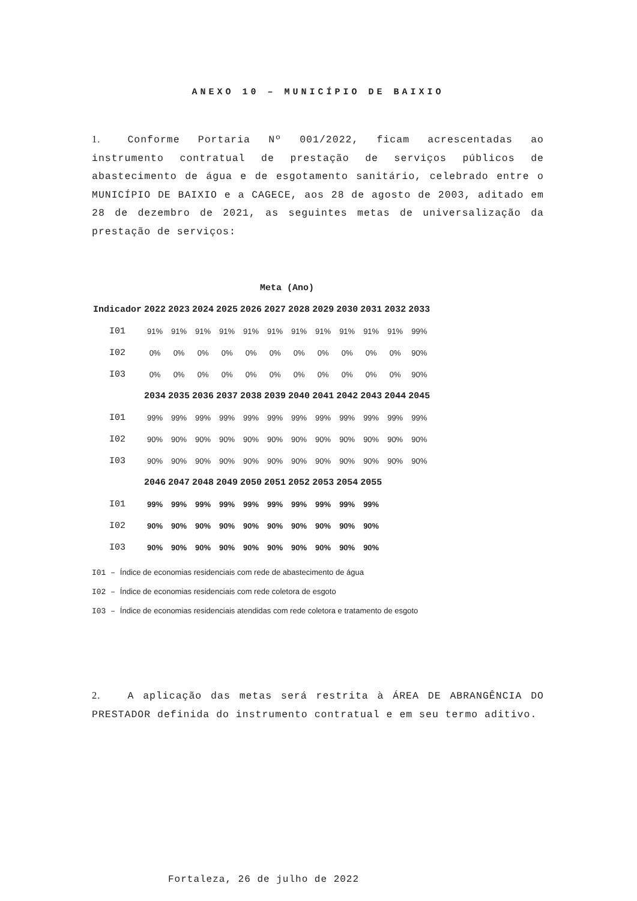ANEXO 10 – MUNICÍPIO DE BAIXIO
1. Conforme Portaria Nº 001/2022, ficam acrescentadas ao instrumento contratual de prestação de serviços públicos de abastecimento de água e de esgotamento sanitário, celebrado entre o MUNICÍPIO DE BAIXIO e a CAGECE, aos 28 de agosto de 2003, aditado em 28 de dezembro de 2021, as seguintes metas de universalização da prestação de serviços:
| | Meta (Ano) | | | | | | | | | | | |
| --- | --- | --- | --- | --- | --- | --- | --- | --- | --- | --- | --- | --- |
| Indicador | 2022 | 2023 | 2024 | 2025 | 2026 | 2027 | 2028 | 2029 | 2030 | 2031 | 2032 | 2033 |
| I01 | 91% | 91% | 91% | 91% | 91% | 91% | 91% | 91% | 91% | 91% | 91% | 99% |
| I02 | 0% | 0% | 0% | 0% | 0% | 0% | 0% | 0% | 0% | 0% | 0% | 90% |
| I03 | 0% | 0% | 0% | 0% | 0% | 0% | 0% | 0% | 0% | 0% | 0% | 90% |
| | 2034 | 2035 | 2036 | 2037 | 2038 | 2039 | 2040 | 2041 | 2042 | 2043 | 2044 | 2045 |
| I01 | 99% | 99% | 99% | 99% | 99% | 99% | 99% | 99% | 99% | 99% | 99% | 99% |
| I02 | 90% | 90% | 90% | 90% | 90% | 90% | 90% | 90% | 90% | 90% | 90% | 90% |
| I03 | 90% | 90% | 90% | 90% | 90% | 90% | 90% | 90% | 90% | 90% | 90% | 90% |
| | 2046 | 2047 | 2048 | 2049 | 2050 | 2051 | 2052 | 2053 | 2054 | 2055 | | |
| I01 | 99% | 99% | 99% | 99% | 99% | 99% | 99% | 99% | 99% | 99% | | |
| I02 | 90% | 90% | 90% | 90% | 90% | 90% | 90% | 90% | 90% | 90% | | |
| I03 | 90% | 90% | 90% | 90% | 90% | 90% | 90% | 90% | 90% | 90% | | |
I01 – Índice de economias residenciais com rede de abastecimento de água
I02 – Índice de economias residenciais com rede coletora de esgoto
I03 – Índice de economias residenciais atendidas com rede coletora e tratamento de esgoto
2. A aplicação das metas será restrita à ÁREA DE ABRANGÊNCIA DO PRESTADOR definida do instrumento contratual e em seu termo aditivo.
Fortaleza, 26 de julho de 2022